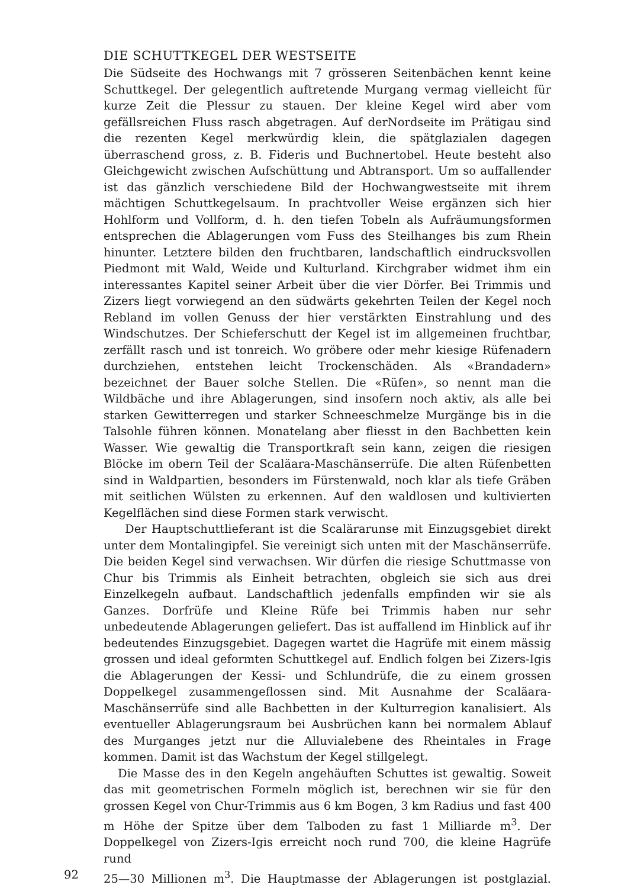DIE SCHUTTKEGEL DER WESTSEITE
Die Südseite des Hochwangs mit 7 grösseren Seitenbächen kennt keine Schuttkegel. Der gelegentlich auftretende Murgang vermag vielleicht für kurze Zeit die Plessur zu stauen. Der kleine Kegel wird aber vom gefällsreichen Fluss rasch abgetragen. Auf derNordseite im Prätigau sind die rezenten Kegel merkwürdig klein, die spätglazialen dagegen überraschend gross, z. B. Fideris und Buchnertobel. Heute besteht also Gleichgewicht zwischen Aufschüttung und Abtransport. Um so auffallender ist das gänzlich verschiedene Bild der Hochwangwestseite mit ihrem mächtigen Schuttkegelsaum. In prachtvoller Weise ergänzen sich hier Hohlform und Vollform, d. h. den tiefen Tobeln als Aufräumungsformen entsprechen die Ablagerungen vom Fuss des Steilhanges bis zum Rhein hinunter. Letztere bilden den fruchtbaren, landschaftlich eindrucksvollen Piedmont mit Wald, Weide und Kulturland. Kirchgraber widmet ihm ein interessantes Kapitel seiner Arbeit über die vier Dörfer. Bei Trimmis und Zizers liegt vorwiegend an den südwärts gekehrten Teilen der Kegel noch Rebland im vollen Genuss der hier verstärkten Einstrahlung und des Windschutzes. Der Schieferschutt der Kegel ist im allgemeinen fruchtbar, zerfällt rasch und ist tonreich. Wo gröbere oder mehr kiesige Rüfenadern durchziehen, entstehen leicht Trockenschäden. Als «Brandadern» bezeichnet der Bauer solche Stellen. Die «Rüfen», so nennt man die Wildbäche und ihre Ablagerungen, sind insofern noch aktiv, als alle bei starken Gewitterregen und starker Schneeschmelze Murgänge bis in die Talsohle führen können. Monatelang aber fliesst in den Bachbetten kein Wasser. Wie gewaltig die Transportkraft sein kann, zeigen die riesigen Blöcke im obern Teil der Scaläara-Maschänserrüfe. Die alten Rüfenbetten sind in Waldpartien, besonders im Fürstenwald, noch klar als tiefe Gräben mit seitlichen Wülsten zu erkennen. Auf den waldlosen und kultivierten Kegelflächen sind diese Formen stark verwischt.
Der Hauptschuttlieferant ist die Scalärarunse mit Einzugsgebiet direkt unter dem Montalingipfel. Sie vereinigt sich unten mit der Maschänserrüfe. Die beiden Kegel sind verwachsen. Wir dürfen die riesige Schuttmasse von Chur bis Trimmis als Einheit betrachten, obgleich sie sich aus drei Einzelkegeln aufbaut. Landschaftlich jedenfalls empfinden wir sie als Ganzes. Dorfrüfe und Kleine Rüfe bei Trimmis haben nur sehr unbedeutende Ablagerungen geliefert. Das ist auffallend im Hinblick auf ihr bedeutendes Einzugsgebiet. Dagegen wartet die Hagrüfe mit einem mässig grossen und ideal geformten Schuttkegel auf. Endlich folgen bei Zizers-Igis die Ablagerungen der Kessi- und Schlundrüfe, die zu einem grossen Doppelkegel zusammengeflossen sind. Mit Ausnahme der Scaläara-Maschänserrüfe sind alle Bachbetten in der Kulturregion kanalisiert. Als eventueller Ablagerungsraum bei Ausbrüchen kann bei normalem Ablauf des Murganges jetzt nur die Alluvialebene des Rheintales in Frage kommen. Damit ist das Wachstum der Kegel stillgelegt.
Die Masse des in den Kegeln angehäuften Schuttes ist gewaltig. Soweit das mit geometrischen Formeln möglich ist, berechnen wir sie für den grossen Kegel von Chur-Trimmis aus 6 km Bogen, 3 km Radius und fast 400 m Höhe der Spitze über dem Talboden zu fast 1 Milliarde m<sup>3</sup>. Der Doppelkegel von Zizers-Igis erreicht noch rund 700, die kleine Hagrüfe rund
92 25—30 Millionen m<sup>3</sup>. Die Hauptmasse der Ablagerungen ist postglazial.